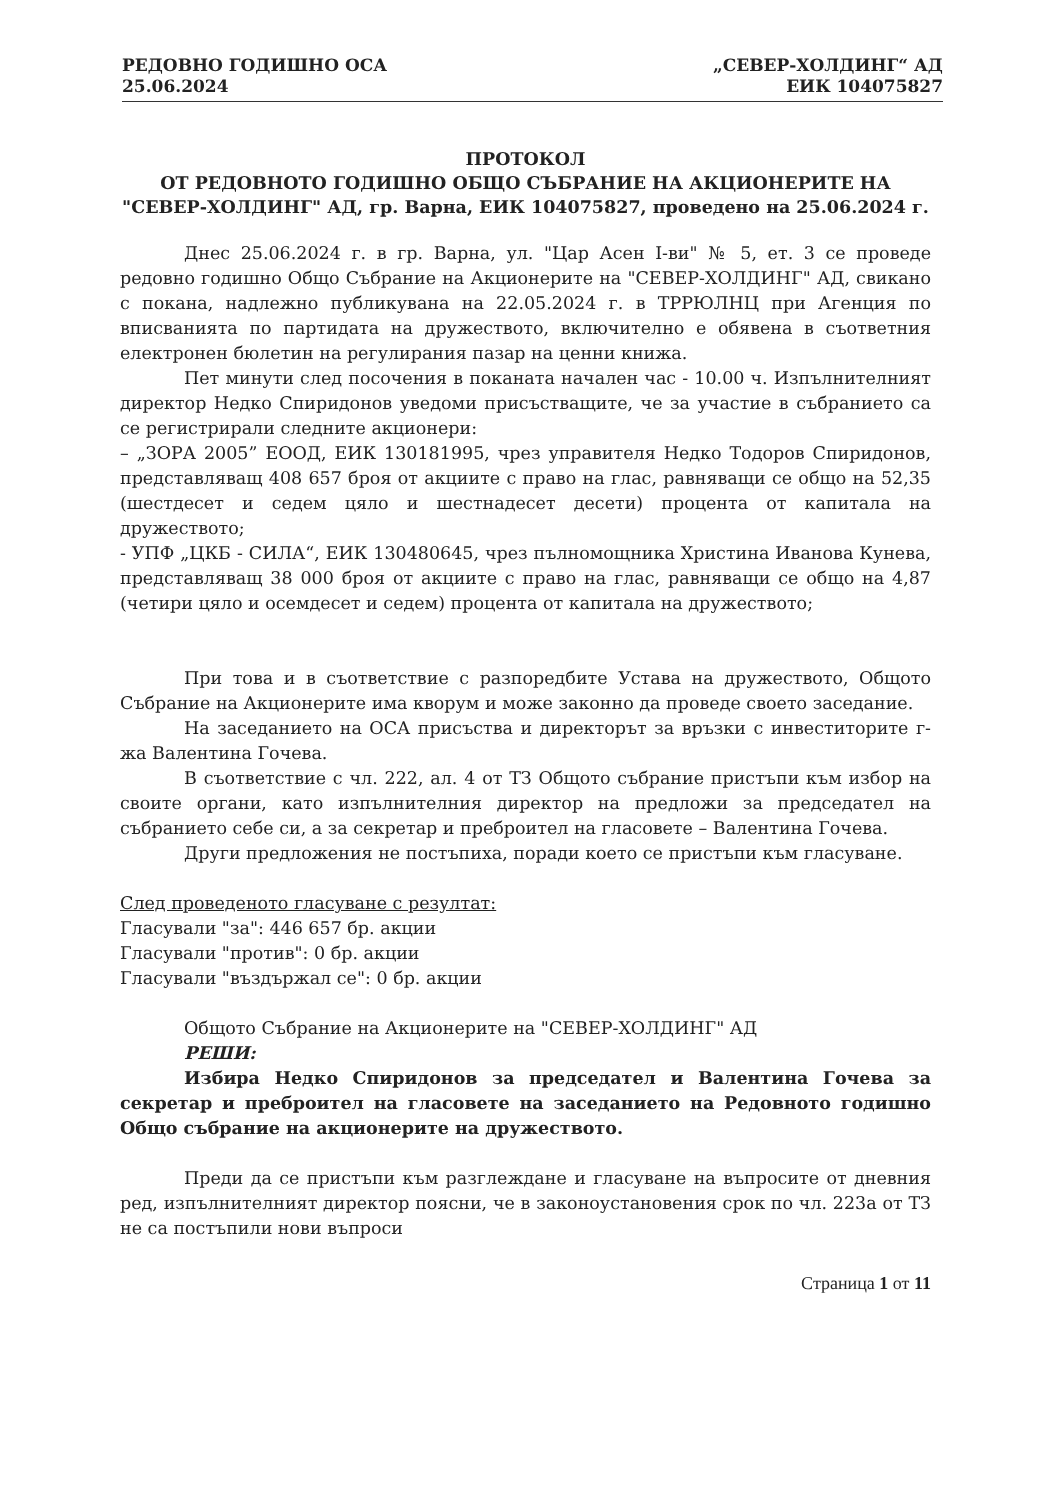РЕДОВНО ГОДИШНО ОСА
25.06.2024
„СЕВЕР-ХОЛДИНГ“ АД
ЕИК 104075827
ПРОТОКОЛ
ОТ РЕДОВНОТО ГОДИШНО ОБЩО СЪБРАНИЕ НА АКЦИОНЕРИТЕ НА "СЕВЕР-ХОЛДИНГ" АД, гр. Варна, ЕИК 104075827, проведено на 25.06.2024 г.
Днес 25.06.2024 г. в гр. Варна, ул. "Цар Асен I-ви" № 5, ет. 3 се проведе редовно годишно Общо Събрание на Акционерите на "СЕВЕР-ХОЛДИНГ" АД, свикано с покана, надлежно публикувана на 22.05.2024 г. в ТРРЮЛНЦ при Агенция по вписванията по партидата на дружеството, включително е обявена в съответния електронен бюлетин на регулирания пазар на ценни книжа.
Пет минути след посочения в поканата начален час - 10.00 ч. Изпълнителният директор Недко Спиридонов уведоми присъстващите, че за участие в събранието са се регистрирали следните акционери:
– „ЗОРА 2005” ЕООД, ЕИК 130181995, чрез управителя Недко Тодоров Спиридонов, представляващ 408 657 броя от акциите с право на глас, равняващи се общо на 52,35 (шестдесет и седем цяло и шестнадесет десети) процента от капитала на дружеството;
- УПФ „ЦКБ - СИЛА“, ЕИК 130480645, чрез пълномощника Христина Иванова Кунева, представляващ 38 000 броя от акциите с право на глас, равняващи се общо на 4,87 (четири цяло и осемдесет и седем) процента от капитала на дружеството;
При това и в съответствие с разпоредбите Устава на дружеството, Общото Събрание на Акционерите има кворум и може законно да проведе своето заседание.
На заседанието на ОСА присъства и директорът за връзки с инвеститорите г-жа Валентина Гочева.
В съответствие с чл. 222, ал. 4 от ТЗ Общото събрание пристъпи към избор на своите органи, като изпълнителния директор на предложи за председател на събранието себе си, а за секретар и преброител на гласовете – Валентина Гочева.
Други предложения не постъпиха, поради което се пристъпи към гласуване.
След проведеното гласуване с резултат:
Гласували "за": 446 657 бр. акции
Гласували "против": 0 бр. акции
Гласували "въздържал се": 0 бр. акции
Общото Събрание на Акционерите на "СЕВЕР-ХОЛДИНГ" АД
РЕШИ:
Избира Недко Спиридонов за председател и Валентина Гочева за секретар и преброител на гласовете на заседанието на Редовното годишно Общо събрание на акционерите на дружеството.
Преди да се пристъпи към разглеждане и гласуване на въпросите от дневния ред, изпълнителният директор поясни, че в законоустановения срок по чл. 223а от ТЗ не са постъпили нови въпроси
Страница 1 от 11